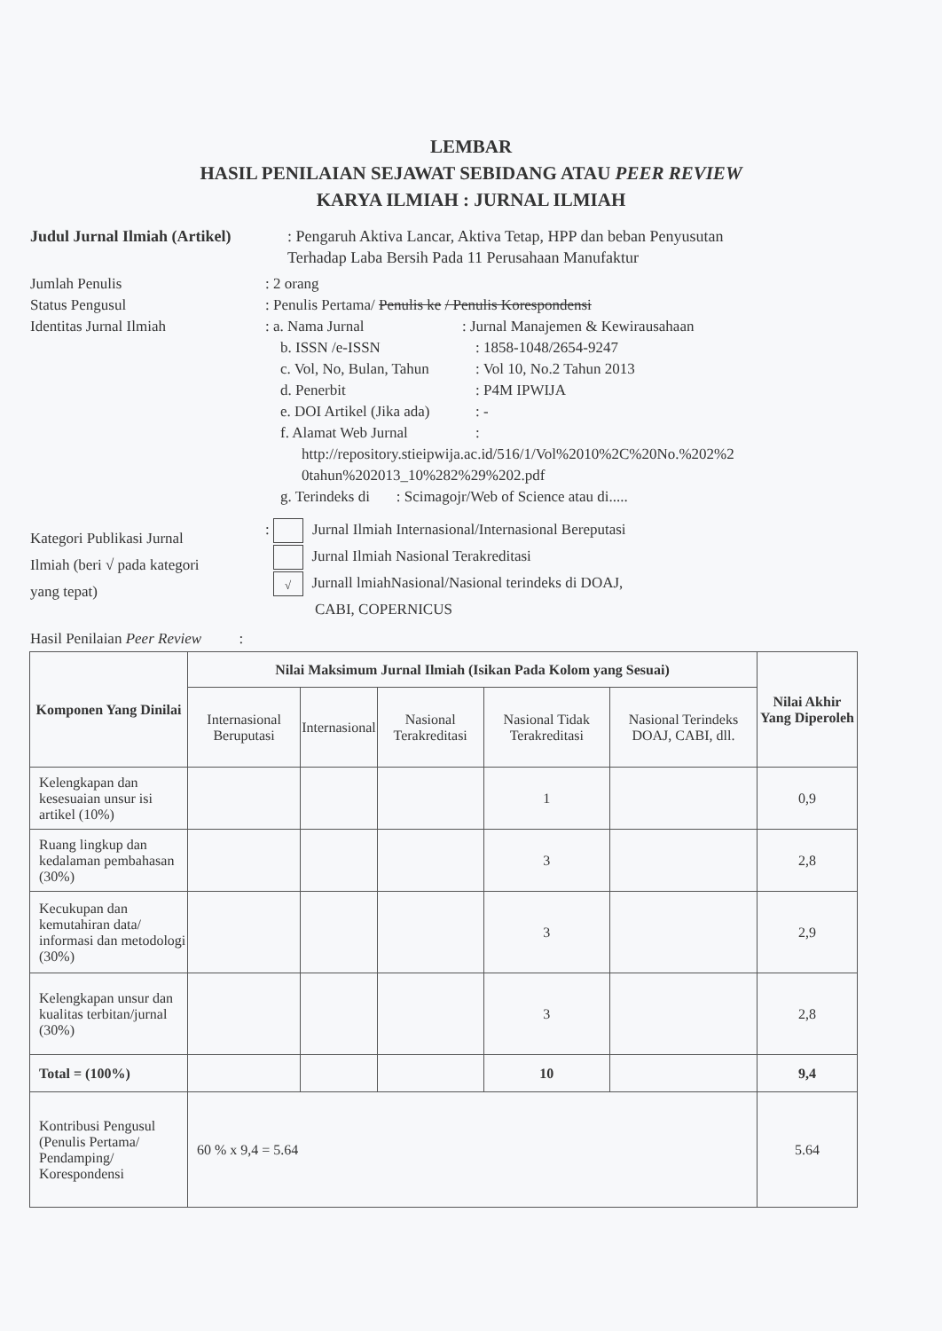LEMBAR
HASIL PENILAIAN SEJAWAT SEBIDANG ATAU PEER REVIEW
KARYA ILMIAH : JURNAL ILMIAH
Judul Jurnal Ilmiah (Artikel)
: Pengaruh Aktiva Lancar, Aktiva Tetap, HPP dan beban Penyusutan
Terhadap Laba Bersih Pada 11 Perusahaan Manufaktur
Jumlah Penulis : 2 orang
Status Pengusul : Penulis Pertama/ Penulis ke / Penulis Korespondensi
Identitas Jurnal Ilmiah : a. Nama Jurnal : Jurnal Manajemen & Kewirausahaan
b. ISSN /e-ISSN: 1858-1048/2654-9247
c. Vol, No, Bulan, Tahun: Vol 10, No.2 Tahun 2013
d. Penerbit: P4M IPWIJA
e. DOI Artikel (Jika ada): -
f. Alamat Web Jurnal:
http://repository.stieipwija.ac.id/516/1/Vol%2010%2C%20No.%202%2
0tahun%202013_10%282%29%202.pdf
g. Terindeks di : Scimagojr/Web of Science atau di.....
Kategori Publikasi Jurnal
Ilmiah (beri √ pada kategori
yang tepat)
: Jurnal Ilmiah Internasional/Internasional Bereputasi
Jurnal Ilmiah Nasional Terakreditasi
√ Jurnall lmiahNasional/Nasional terindeks di DOAJ,
CABI, COPERNICUS
Hasil Penilaian Peer Review :
| Komponen Yang Dinilai | Nilai Maksimum Jurnal Ilmiah (Isikan Pada Kolom yang Sesuai) | | | | | Nilai Akhir Yang Diperoleh |
| --- | --- | --- | --- | --- | --- | --- |
| | Internasional Beruputasi | Internasional | Nasional Terakreditasi | Nasional Tidak Terakreditasi | Nasional Terindeks DOAJ, CABI, dll. | |
| Kelengkapan dan kesesuaian unsur isi artikel (10%) | | | | 1 | | 0,9 |
| Ruang lingkup dan kedalaman pembahasan (30%) | | | | 3 | | 2,8 |
| Kecukupan dan kemutahiran data/ informasi dan metodologi (30%) | | | | 3 | | 2,9 |
| Kelengkapan unsur dan kualitas terbitan/jurnal (30%) | | | | 3 | | 2,8 |
| Total = (100%) | | | | 10 | | 9,4 |
| Kontribusi Pengusul (Penulis Pertama/ Pendamping/ Korespondensi | 60 % x 9,4 = 5.64 | | | | | 5.64 |